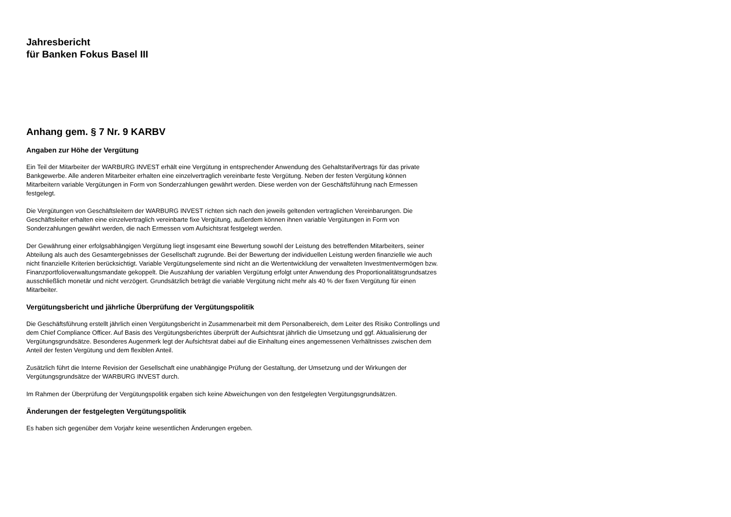Jahresbericht
für Banken Fokus Basel III
Anhang gem. § 7 Nr. 9 KARBV
Angaben zur Höhe der Vergütung
Ein Teil der Mitarbeiter der WARBURG INVEST erhält eine Vergütung in entsprechender Anwendung des Gehaltstarifvertrags für das private Bankgewerbe. Alle anderen Mitarbeiter erhalten eine einzelvertraglich vereinbarte feste Vergütung. Neben der festen Vergütung können Mitarbeitern variable Vergütungen in Form von Sonderzahlungen gewährt werden. Diese werden von der Geschäftsführung nach Ermessen festgelegt.
Die Vergütungen von Geschäftsleitern der WARBURG INVEST richten sich nach den jeweils geltenden vertraglichen Vereinbarungen. Die Geschäftsleiter erhalten eine einzelvertraglich vereinbarte fixe Vergütung, außerdem können ihnen variable Vergütungen in Form von Sonderzahlungen gewährt werden, die nach Ermessen vom Aufsichtsrat festgelegt werden.
Der Gewährung einer erfolgsabhängigen Vergütung liegt insgesamt eine Bewertung sowohl der Leistung des betreffenden Mitarbeiters, seiner Abteilung als auch des Gesamtergebnisses der Gesellschaft zugrunde. Bei der Bewertung der individuellen Leistung werden finanzielle wie auch nicht finanzielle Kriterien berücksichtigt. Variable Vergütungselemente sind nicht an die Wertentwicklung der verwalteten Investmentvermögen bzw. Finanzportfolioverwaltungsmandate gekoppelt. Die Auszahlung der variablen Vergütung erfolgt unter Anwendung des Proportionalitätsgrundsatzes ausschließlich monetär und nicht verzögert. Grundsätzlich beträgt die variable Vergütung nicht mehr als 40 % der fixen Vergütung für einen Mitarbeiter.
Vergütungsbericht und jährliche Überprüfung der Vergütungspolitik
Die Geschäftsführung erstellt jährlich einen Vergütungsbericht in Zusammenarbeit mit dem Personalbereich, dem Leiter des Risiko Controllings und dem Chief Compliance Officer. Auf Basis des Vergütungsberichtes überprüft der Aufsichtsrat jährlich die Umsetzung und ggf. Aktualisierung der Vergütungsgrundsätze. Besonderes Augenmerk legt der Aufsichtsrat dabei auf die Einhaltung eines angemessenen Verhältnisses zwischen dem Anteil der festen Vergütung und dem flexiblen Anteil.
Zusätzlich führt die Interne Revision der Gesellschaft eine unabhängige Prüfung der Gestaltung, der Umsetzung und der Wirkungen der Vergütungsgrundsätze der WARBURG INVEST durch.
Im Rahmen der Überprüfung der Vergütungspolitik ergaben sich keine Abweichungen von den festgelegten Vergütungsgrundsätzen.
Änderungen der festgelegten Vergütungspolitik
Es haben sich gegenüber dem Vorjahr keine wesentlichen Änderungen ergeben.